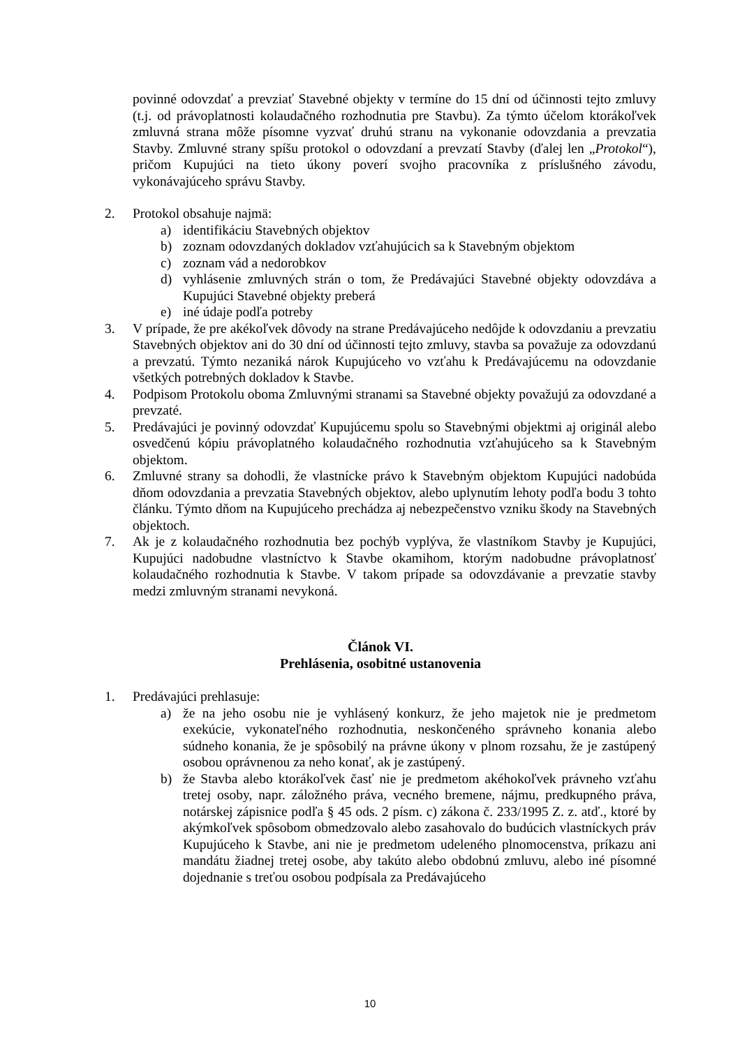povinné odovzdať a prevziať Stavebné objekty v termíne do 15 dní od účinnosti tejto zmluvy (t.j. od právoplatnosti kolaudačného rozhodnutia pre Stavbu). Za týmto účelom ktorákoľvek zmluvná strana môže písomne vyzvať druhú stranu na vykonanie odovzdania a prevzatia Stavby. Zmluvné strany spíšu protokol o odovzdaní a prevzatí Stavby (ďalej len „Protokol“), pričom Kupujúci na tieto úkony poverí svojho pracovníka z príslušného závodu, vykonávajúceho správu Stavby.
2. Protokol obsahuje najmä:
a) identifikáciu Stavebných objektov
b) zoznam odovzdaných dokladov vzťahujúcich sa k Stavebným objektom
c) zoznam vád a nedorobkov
d) vyhlásenie zmluvných strán o tom, že Predávajúci Stavebné objekty odovzdáva a Kupujúci Stavebné objekty preberá
e) iné údaje podľa potreby
3. V prípade, že pre akékoľvek dôvody na strane Predávajúceho nedôjde k odovzdaniu a prevzatiu Stavebných objektov ani do 30 dní od účinnosti tejto zmluvy, stavba sa považuje za odovzdanú a prevzatú. Týmto nezaniká nárok Kupujúceho vo vzťahu k Predávajúcemu na odovzdanie všetkých potrebných dokladov k Stavbe.
4. Podpisom Protokolu oboma Zmluvnými stranami sa Stavebné objekty považujú za odovzdané a prevzaté.
5. Predávajúci je povinný odovzdať Kupujúcemu spolu so Stavebnými objektmi aj originál alebo osvedčenú kópiu právoplatného kolaudačného rozhodnutia vzťahujúceho sa k Stavebným objektom.
6. Zmluvné strany sa dohodli, že vlastnícke právo k Stavebným objektom Kupujúci nadobúda dňom odovzdania a prevzatia Stavebných objektov, alebo uplynutím lehoty podľa bodu 3 tohto článku. Týmto dňom na Kupujúceho prechádza aj nebezpečenstvo vzniku škody na Stavebných objektoch.
7. Ak je z kolaudačného rozhodnutia bez pochýb vyplýva, že vlastníkom Stavby je Kupujúci, Kupujúci nadobudne vlastníctvo k Stavbe okamihom, ktorým nadobudne právoplatnosť kolaudačného rozhodnutia k Stavbe. V takom prípade sa odovzdávanie a prevzatie stavby medzi zmluvným stranami nevykoná.
Článok VI.
Prehlásenia, osobitné ustanovenia
1. Predávajúci prehlasuje:
a) že na jeho osobu nie je vyhlásený konkurz, že jeho majetok nie je predmetom exekúcie, vykonateľného rozhodnutia, neskončeného správneho konania alebo súdneho konania, že je spôsobilý na právne úkony v plnom rozsahu, že je zastúpený osobou oprávnenou za neho konať, ak je zastúpený.
b) že Stavba alebo ktorákoľvek časť nie je predmetom akéhokoľvek právneho vzťahu tretej osoby, napr. záložného práva, vecného bremene, nájmu, predkupného práva, notárskej zápisnice podľa § 45 ods. 2 písm. c) zákona č. 233/1995 Z. z. atď., ktoré by akýmkoľvek spôsobom obmedzovalo alebo zasahovalo do budúcich vlastníckych práv Kupujúceho k Stavbe, ani nie je predmetom udeleného plnomocenstva, príkazu ani mandátu žiadnej tretej osobe, aby takúto alebo obdobnú zmluvu, alebo iné písomné dojednanie s treťou osobou podpísala za Predávajúceho
10